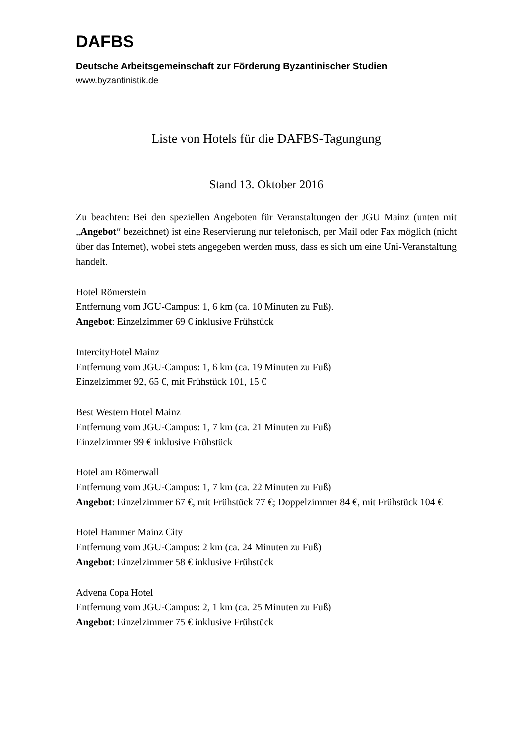DAFBS
Deutsche Arbeitsgemeinschaft zur Förderung Byzantinischer Studien
www.byzantinistik.de
Liste von Hotels für die DAFBS-Tagungung
Stand 13. Oktober 2016
Zu beachten: Bei den speziellen Angeboten für Veranstaltungen der JGU Mainz (unten mit „Angebot“ bezeichnet) ist eine Reservierung nur telefonisch, per Mail oder Fax möglich (nicht über das Internet), wobei stets angegeben werden muss, dass es sich um eine Uni-Veranstaltung handelt.
Hotel Römerstein
Entfernung vom JGU-Campus: 1, 6 km (ca. 10 Minuten zu Fuß).
Angebot: Einzelzimmer 69 € inklusive Frühstück
IntercityHotel Mainz
Entfernung vom JGU-Campus: 1, 6 km (ca. 19 Minuten zu Fuß)
Einzelzimmer 92, 65 €, mit Frühstück 101, 15 €
Best Western Hotel Mainz
Entfernung vom JGU-Campus: 1, 7 km (ca. 21 Minuten zu Fuß)
Einzelzimmer 99 € inklusive Frühstück
Hotel am Römerwall
Entfernung vom JGU-Campus: 1, 7 km (ca. 22 Minuten zu Fuß)
Angebot: Einzelzimmer 67 €, mit Frühstück 77 €; Doppelzimmer 84 €, mit Frühstück 104 €
Hotel Hammer Mainz City
Entfernung vom JGU-Campus: 2 km (ca. 24 Minuten zu Fuß)
Angebot: Einzelzimmer 58 € inklusive Frühstück
Advena €opa Hotel
Entfernung vom JGU-Campus: 2, 1 km (ca. 25 Minuten zu Fuß)
Angebot: Einzelzimmer 75 € inklusive Frühstück